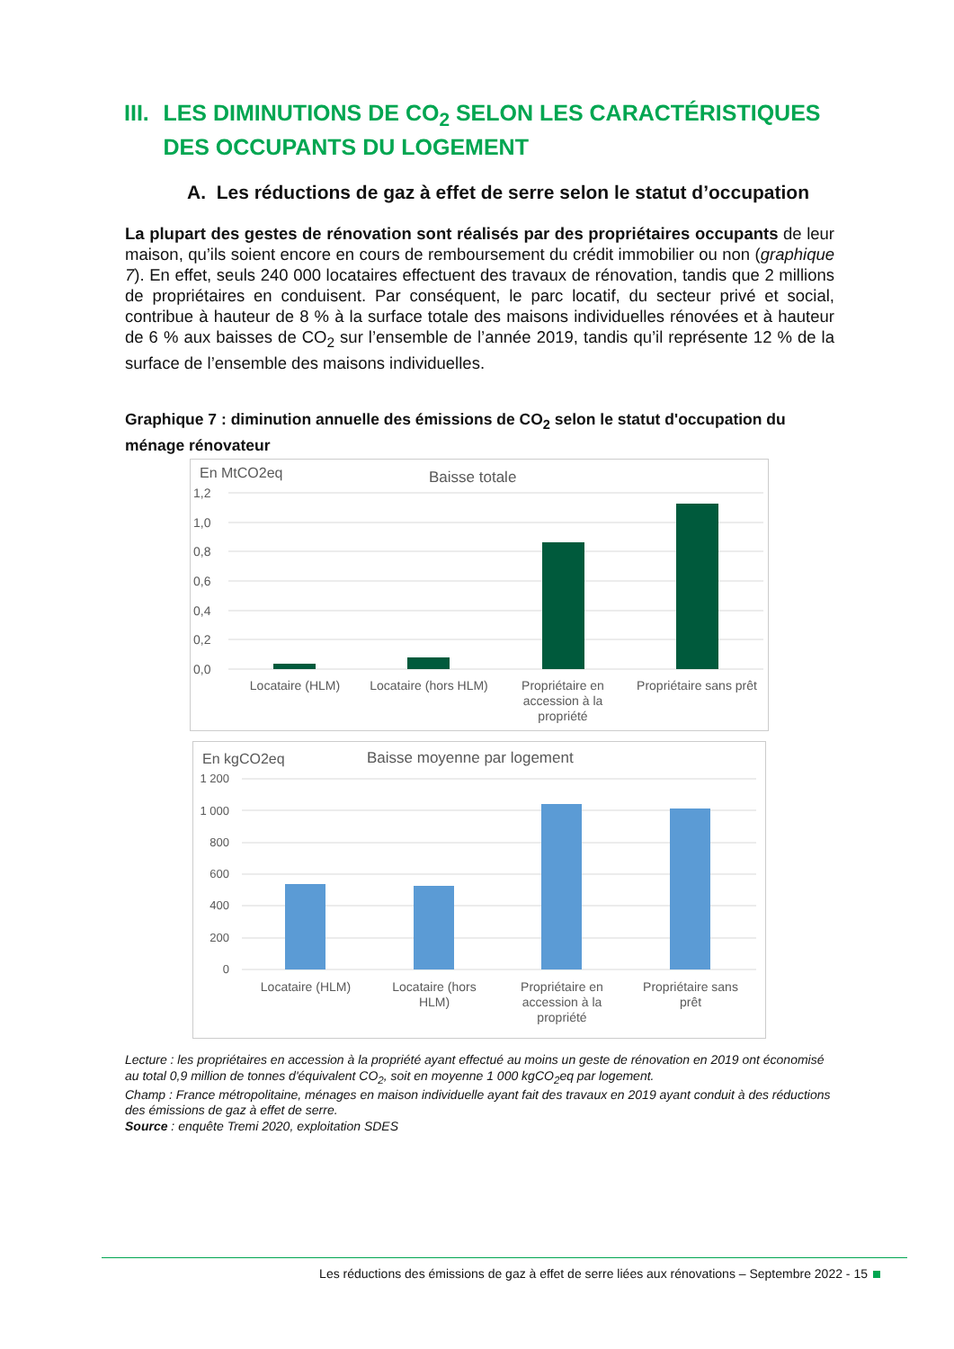III. LES DIMINUTIONS DE CO<sub>2</sub> SELON LES CARACTÉRISTIQUES DES OCCUPANTS DU LOGEMENT
A. Les réductions de gaz à effet de serre selon le statut d’occupation
La plupart des gestes de rénovation sont réalisés par des propriétaires occupants de leur maison, qu’ils soient encore en cours de remboursement du crédit immobilier ou non (graphique 7). En effet, seuls 240 000 locataires effectuent des travaux de rénovation, tandis que 2 millions de propriétaires en conduisent. Par conséquent, le parc locatif, du secteur privé et social, contribue à hauteur de 8 % à la surface totale des maisons individuelles rénovées et à hauteur de 6 % aux baisses de CO<sub>2</sub> sur l’ensemble de l’année 2019, tandis qu’il représente 12 % de la surface de l’ensemble des maisons individuelles.
Graphique 7 : diminution annuelle des émissions de CO<sub>2</sub> selon le statut d'occupation du ménage rénovateur
En MtCO2eq
Baisse totale
1,2
1,0
0,8
0,6
0,4
0,2
0,0
Locataire (HLM)
Locataire (hors HLM)
Propriétaire en
accession à la
propriété
Propriétaire sans prêt
En kgCO2eq
Baisse moyenne par logement
1 200
1 000
800
600
400
200
0
Locataire (HLM)
Locataire (hors
HLM)
Propriétaire en
accession à la
propriété
Propriétaire sans
prêt
Lecture : les propriétaires en accession à la propriété ayant effectué au moins un geste de rénovation en 2019 ont économisé au total 0,9 million de tonnes d'équivalent CO<sub>2</sub>, soit en moyenne 1 000 kgCO<sub>2</sub>eq par logement.
Champ : France métropolitaine, ménages en maison individuelle ayant fait des travaux en 2019 ayant conduit à des réductions des émissions de gaz à effet de serre.
Source : enquête Tremi 2020, exploitation SDES
Les réductions des émissions de gaz à effet de serre liées aux rénovations – Septembre 2022 - 15